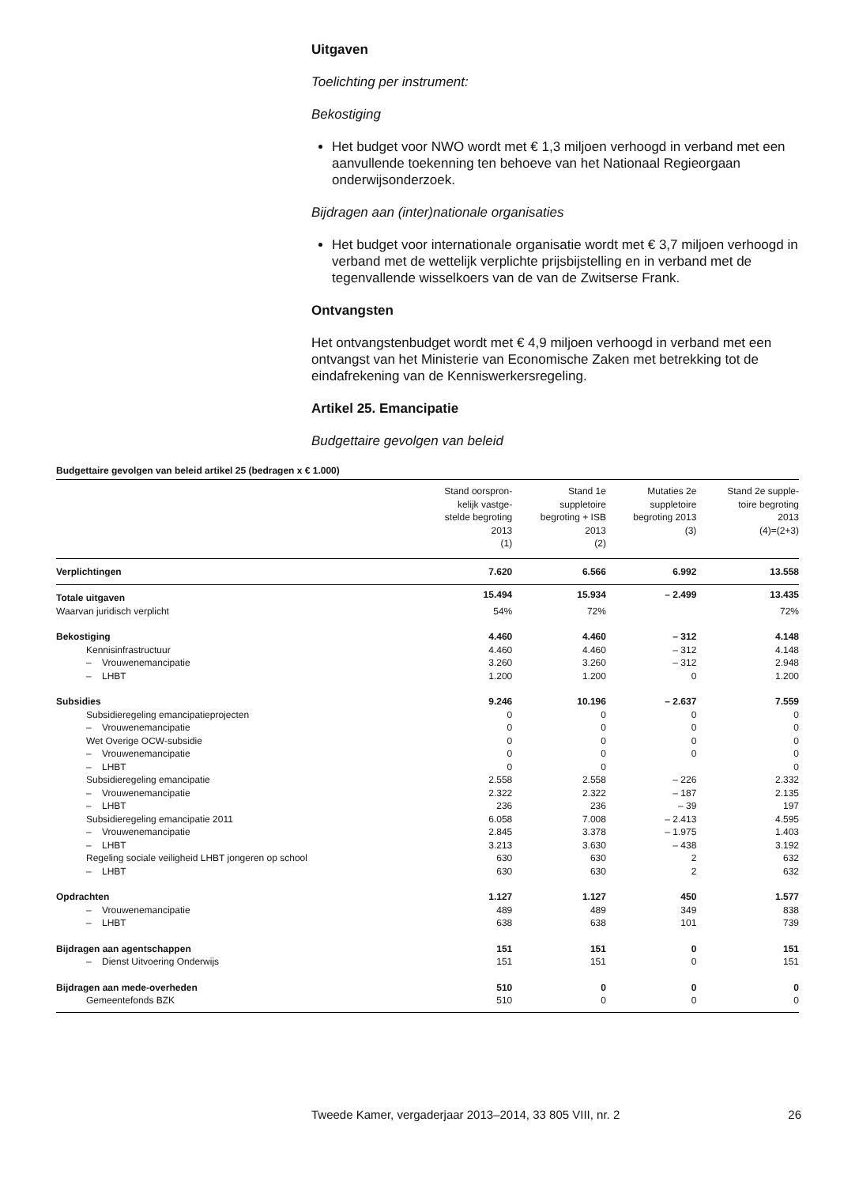Uitgaven
Toelichting per instrument:
Bekostiging
Het budget voor NWO wordt met € 1,3 miljoen verhoogd in verband met een aanvullende toekenning ten behoeve van het Nationaal Regieorgaan onderwijsonderzoek.
Bijdragen aan (inter)nationale organisaties
Het budget voor internationale organisatie wordt met € 3,7 miljoen verhoogd in verband met de wettelijk verplichte prijsbijstelling en in verband met de tegenvallende wisselkoers van de van de Zwitserse Frank.
Ontvangsten
Het ontvangstenbudget wordt met € 4,9 miljoen verhoogd in verband met een ontvangst van het Ministerie van Economische Zaken met betrekking tot de eindafrekening van de Kenniswerkersregeling.
Artikel 25. Emancipatie
Budgettaire gevolgen van beleid
Budgettaire gevolgen van beleid artikel 25 (bedragen x € 1.000)
| | Stand oorspron- kelijk vastge- stelde begroting 2013 (1) | Stand 1e suppletoire begroting + ISB 2013 (2) | Mutaties 2e suppletoire begroting 2013 (3) | Stand 2e supple- toire begroting 2013 (4)=(2+3) |
| --- | --- | --- | --- | --- |
| Verplichtingen | 7.620 | 6.566 | 6.992 | 13.558 |
| Totale uitgaven | 15.494 | 15.934 | – 2.499 | 13.435 |
| Waarvan juridisch verplicht | 54% | 72% | | 72% |
| Bekostiging | 4.460 | 4.460 | – 312 | 4.148 |
| Kennisinfrastructuur | 4.460 | 4.460 | – 312 | 4.148 |
| – Vrouwenemancipatie | 3.260 | 3.260 | – 312 | 2.948 |
| – LHBT | 1.200 | 1.200 | 0 | 1.200 |
| Subsidies | 9.246 | 10.196 | – 2.637 | 7.559 |
| Subsidieregeling emancipatieprojecten | 0 | 0 | 0 | 0 |
| – Vrouwenemancipatie | 0 | 0 | 0 | 0 |
| Wet Overige OCW-subsidie | 0 | 0 | 0 | 0 |
| – Vrouwenemancipatie | 0 | 0 | 0 | 0 |
| – LHBT | 0 | 0 | | 0 |
| Subsidieregeling emancipatie | 2.558 | 2.558 | – 226 | 2.332 |
| – Vrouwenemancipatie | 2.322 | 2.322 | – 187 | 2.135 |
| – LHBT | 236 | 236 | – 39 | 197 |
| Subsidieregeling emancipatie 2011 | 6.058 | 7.008 | – 2.413 | 4.595 |
| – Vrouwenemancipatie | 2.845 | 3.378 | – 1.975 | 1.403 |
| – LHBT | 3.213 | 3.630 | – 438 | 3.192 |
| Regeling sociale veiligheid LHBT jongeren op school | 630 | 630 | 2 | 632 |
| – LHBT | 630 | 630 | 2 | 632 |
| Opdrachten | 1.127 | 1.127 | 450 | 1.577 |
| – Vrouwenemancipatie | 489 | 489 | 349 | 838 |
| – LHBT | 638 | 638 | 101 | 739 |
| Bijdragen aan agentschappen | 151 | 151 | 0 | 151 |
| – Dienst Uitvoering Onderwijs | 151 | 151 | 0 | 151 |
| Bijdragen aan mede-overheden | 510 | 0 | 0 | 0 |
| Gemeentefonds BZK | 510 | 0 | 0 | 0 |
Tweede Kamer, vergaderjaar 2013–2014, 33 805 VIII, nr. 2 26